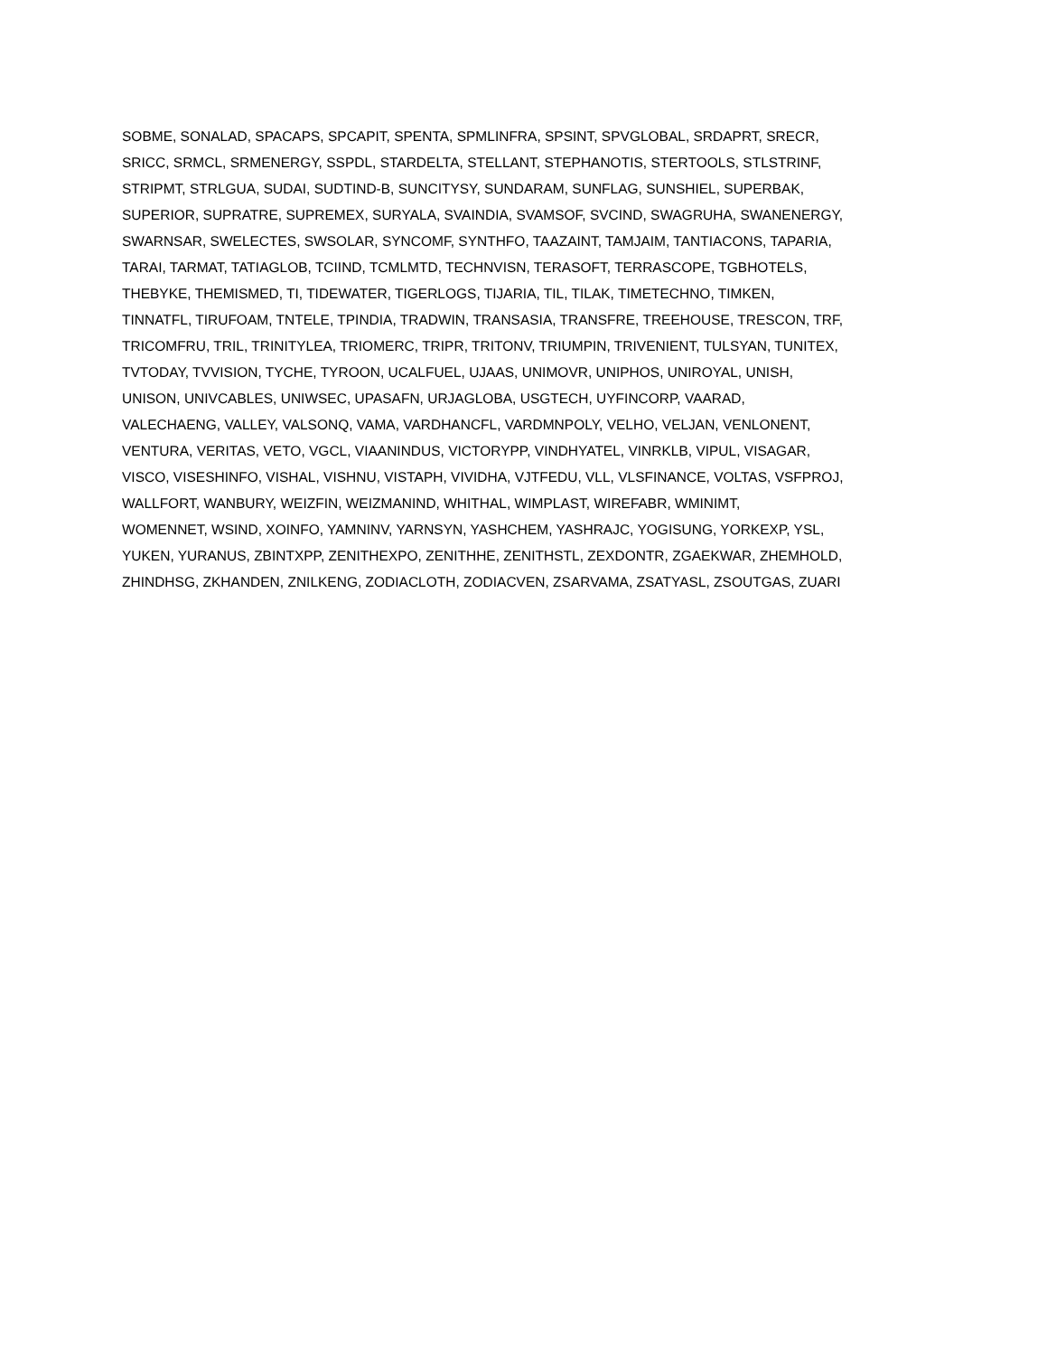SOBME, SONALAD, SPACAPS, SPCAPIT, SPENTA, SPMLINFRA, SPSINT, SPVGLOBAL, SRDAPRT, SRECR,
SRICC, SRMCL, SRMENERGY, SSPDL, STARDELTA, STELLANT, STEPHANOTIS, STERTOOLS, STLSTRINF,
STRIPMT, STRLGUA, SUDAI, SUDTIND-B, SUNCITYSY, SUNDARAM, SUNFLAG, SUNSHIEL, SUPERBAK,
SUPERIOR, SUPRATRE, SUPREMEX, SURYALA, SVAINDIA, SVAMSOF, SVCIND, SWAGRUHA, SWANENERGY,
SWARNSAR, SWELECTES, SWSOLAR, SYNCOMF, SYNTHFO, TAAZAINT, TAMJAIM, TANTIACONS, TAPARIA,
TARAI, TARMAT, TATIAGLOB, TCIIND, TCMLMTD, TECHNVISN, TERASOFT, TERRASCOPE, TGBHOTELS,
THEBYKE, THEMISMED, TI, TIDEWATER, TIGERLOGS, TIJARIA, TIL, TILAK, TIMETECHNO, TIMKEN,
TINNATFL, TIRUFOAM, TNTELE, TPINDIA, TRADWIN, TRANSASIA, TRANSFRE, TREEHOUSE, TRESCON, TRF,
TRICOMFRU, TRIL, TRINITYLEA, TRIOMERC, TRIPR, TRITONV, TRIUMPIN, TRIVENIENT, TULSYAN, TUNITEX,
TVTODAY, TVVISION, TYCHE, TYROON, UCALFUEL, UJAAS, UNIMOVR, UNIPHOS, UNIROYAL, UNISH,
UNISON, UNIVCABLES, UNIWSEC, UPASAFN, URJAGLOBA, USGTECH, UYFINCORP, VAARAD,
VALECHAENG, VALLEY, VALSONQ, VAMA, VARDHANCFL, VARDMNPOLY, VELHO, VELJAN, VENLONENT,
VENTURA, VERITAS, VETO, VGCL, VIAANINDUS, VICTORYPP, VINDHYATEL, VINRKLB, VIPUL, VISAGAR,
VISCO, VISESHINFO, VISHAL, VISHNU, VISTAPH, VIVIDHA, VJTFEDU, VLL, VLSFINANCE, VOLTAS, VSFPROJ,
WALLFORT, WANBURY, WEIZFIN, WEIZMANIND, WHITHAL, WIMPLAST, WIREFABR, WMINIMT,
WOMENNET, WSIND, XOINFO, YAMNINV, YARNSYN, YASHCHEM, YASHRAJC, YOGISUNG, YORKEXP, YSL,
YUKEN, YURANUS, ZBINTXPP, ZENITHEXPO, ZENITHHE, ZENITHSTL, ZEXDONTR, ZGAEKWAR, ZHEMHOLD,
ZHINDHSG, ZKHANDEN, ZNILKENG, ZODIACLOTH, ZODIACVEN, ZSARVAMA, ZSATYASL, ZSOUTGAS, ZUARI